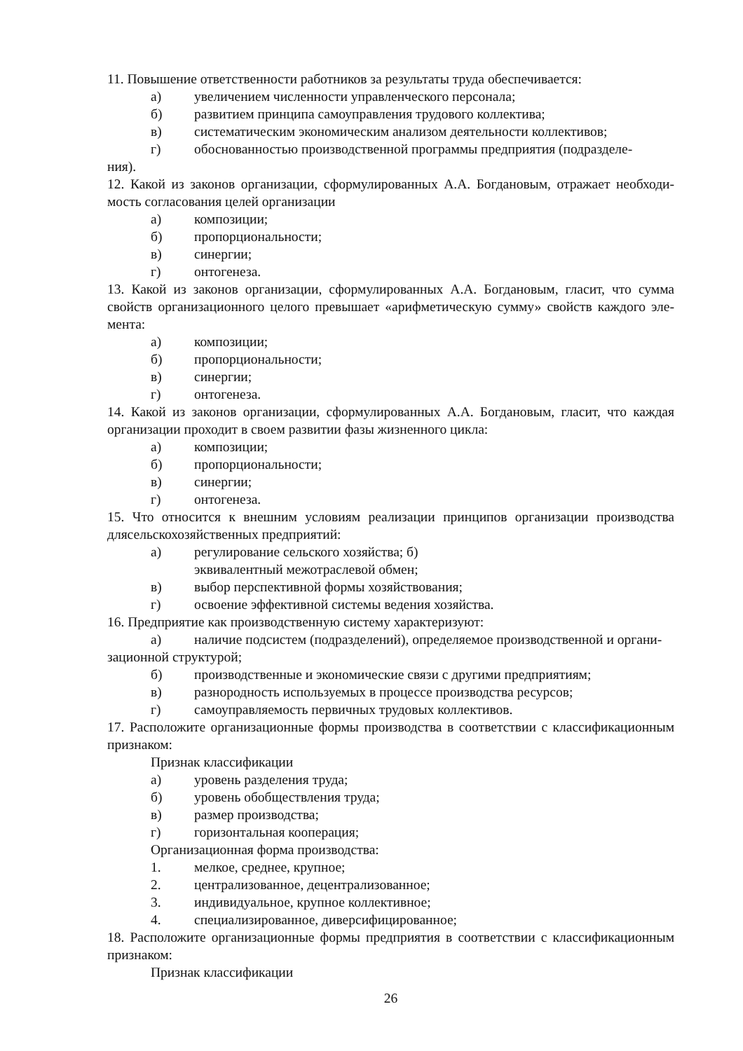11. Повышение ответственности работников за результаты труда обеспечивается:
а) увеличением численности управленческого персонала;
б) развитием принципа самоуправления трудового коллектива;
в) систематическим экономическим анализом деятельности коллективов;
г) обоснованностью производственной программы предприятия (подразделе-
ния).
12. Какой из законов организации, сформулированных А.А. Богдановым, отражает необходи-мость согласования целей организации
а) композиции;
б) пропорциональности;
в) синергии;
г) онтогенеза.
13. Какой из законов организации, сформулированных А.А. Богдановым, гласит, что сумма свойств организационного целого превышает «арифметическую сумму» свойств каждого эле-мента:
а) композиции;
б) пропорциональности;
в) синергии;
г) онтогенеза.
14. Какой из законов организации, сформулированных А.А. Богдановым, гласит, что каждая организации проходит в своем развитии фазы жизненного цикла:
а) композиции;
б) пропорциональности;
в) синергии;
г) онтогенеза.
15. Что относится к внешним условиям реализации принципов организации производства длясельскохозяйственных предприятий:
а) регулирование сельского хозяйства; б)
эквивалентный межотраслевой обмен;
в) выбор перспективной формы хозяйствования;
г) освоение эффективной системы ведения хозяйства.
16. Предприятие как производственную систему характеризуют:
а) наличие подсистем (подразделений), определяемое производственной и органи-
зационной структурой;
б) производственные и экономические связи с другими предприятиям;
в) разнородность используемых в процессе производства ресурсов;
г) самоуправляемость первичных трудовых коллективов.
17. Расположите организационные формы производства в соответствии с классификационным признаком:
Признак классификации
а) уровень разделения труда;
б) уровень обобществления труда;
в) размер производства;
г) горизонтальная кооперация;
Организационная форма производства:
1. мелкое, среднее, крупное;
2. централизованное, децентрализованное;
3. индивидуальное, крупное коллективное;
4. специализированное, диверсифицированное;
18. Расположите организационные формы предприятия в соответствии с классификационным признаком:
Признак классификации
26